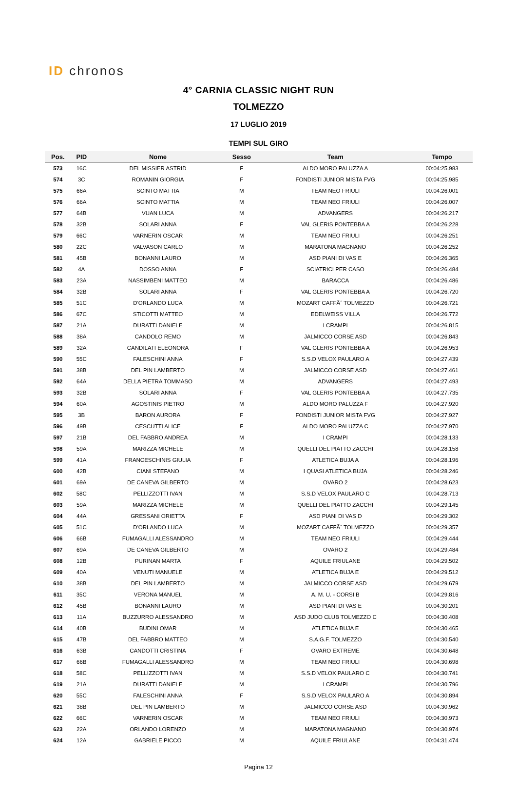ID chronos
4° CARNIA CLASSIC NIGHT RUN
TOLMEZZO
17 LUGLIO 2019
TEMPI SUL GIRO
| Pos. | PID | Nome | Sesso | Team | Tempo |
| --- | --- | --- | --- | --- | --- |
| 573 | 16C | DEL MISSIER ASTRID | F | ALDO MORO PALUZZA A | 00:04:25.983 |
| 574 | 3C | ROMANIN GIORGIA | F | FONDISTI JUNIOR MISTA FVG | 00:04:25.985 |
| 575 | 66A | SCINTO MATTIA | M | TEAM NEO FRIULI | 00:04:26.001 |
| 576 | 66A | SCINTO MATTIA | M | TEAM NEO FRIULI | 00:04:26.007 |
| 577 | 64B | VUAN LUCA | M | ADVANGERS | 00:04:26.217 |
| 578 | 32B | SOLARI ANNA | F | VAL GLERIS PONTEBBA A | 00:04:26.228 |
| 579 | 66C | VARNERIN OSCAR | M | TEAM NEO FRIULI | 00:04:26.251 |
| 580 | 22C | VALVASON CARLO | M | MARATONA MAGNANO | 00:04:26.252 |
| 581 | 45B | BONANNI LAURO | M | ASD PIANI DI VAS E | 00:04:26.365 |
| 582 | 4A | DOSSO ANNA | F | SCIATRICI PER CASO | 00:04:26.484 |
| 583 | 23A | NASSIMBENI MATTEO | M | BARACCA | 00:04:26.486 |
| 584 | 32B | SOLARI ANNA | F | VAL GLERIS PONTEBBA A | 00:04:26.720 |
| 585 | 51C | D'ORLANDO LUCA | M | MOZART CAFFÃˆ TOLMEZZO | 00:04:26.721 |
| 586 | 67C | STICOTTI MATTEO | M | EDELWEISS VILLA | 00:04:26.772 |
| 587 | 21A | DURATTI DANIELE | M | I CRAMPI | 00:04:26.815 |
| 588 | 38A | CANDOLO REMO | M | JALMICCO CORSE ASD | 00:04:26.843 |
| 589 | 32A | CANDILATI ELEONORA | F | VAL GLERIS PONTEBBA A | 00:04:26.953 |
| 590 | 55C | FALESCHINI ANNA | F | S.S.D VELOX PAULARO A | 00:04:27.439 |
| 591 | 38B | DEL PIN LAMBERTO | M | JALMICCO CORSE ASD | 00:04:27.461 |
| 592 | 64A | DELLA PIETRA TOMMASO | M | ADVANGERS | 00:04:27.493 |
| 593 | 32B | SOLARI ANNA | F | VAL GLERIS PONTEBBA A | 00:04:27.735 |
| 594 | 60A | AGOSTINIS PIETRO | M | ALDO MORO PALUZZA F | 00:04:27.920 |
| 595 | 3B | BARON AURORA | F | FONDISTI JUNIOR MISTA FVG | 00:04:27.927 |
| 596 | 49B | CESCUTTI ALICE | F | ALDO MORO PALUZZA C | 00:04:27.970 |
| 597 | 21B | DEL FABBRO ANDREA | M | I CRAMPI | 00:04:28.133 |
| 598 | 59A | MARIZZA MICHELE | M | QUELLI DEL PIATTO ZACCHI | 00:04:28.158 |
| 599 | 41A | FRANCESCHINIS GIULIA | F | ATLETICA BUJA A | 00:04:28.196 |
| 600 | 42B | CIANI STEFANO | M | I QUASI ATLETICA BUJA | 00:04:28.246 |
| 601 | 69A | DE CANEVA GILBERTO | M | OVARO 2 | 00:04:28.623 |
| 602 | 58C | PELLIZZOTTI IVAN | M | S.S.D VELOX PAULARO C | 00:04:28.713 |
| 603 | 59A | MARIZZA MICHELE | M | QUELLI DEL PIATTO ZACCHI | 00:04:29.145 |
| 604 | 44A | GRESSANI ORIETTA | F | ASD PIANI DI VAS D | 00:04:29.302 |
| 605 | 51C | D'ORLANDO LUCA | M | MOZART CAFFÃˆ TOLMEZZO | 00:04:29.357 |
| 606 | 66B | FUMAGALLI ALESSANDRO | M | TEAM NEO FRIULI | 00:04:29.444 |
| 607 | 69A | DE CANEVA GILBERTO | M | OVARO 2 | 00:04:29.484 |
| 608 | 12B | PURINAN MARTA | F | AQUILE FRIULANE | 00:04:29.502 |
| 609 | 40A | VENUTI MANUELE | M | ATLETICA BUJA E | 00:04:29.512 |
| 610 | 38B | DEL PIN LAMBERTO | M | JALMICCO CORSE ASD | 00:04:29.679 |
| 611 | 35C | VERONA MANUEL | M | A. M. U. - CORSI B | 00:04:29.816 |
| 612 | 45B | BONANNI LAURO | M | ASD PIANI DI VAS E | 00:04:30.201 |
| 613 | 11A | BUZZURRO ALESSANDRO | M | ASD JUDO CLUB TOLMEZZO C | 00:04:30.408 |
| 614 | 40B | BUDINI OMAR | M | ATLETICA BUJA E | 00:04:30.465 |
| 615 | 47B | DEL FABBRO MATTEO | M | S.A.G.F. TOLMEZZO | 00:04:30.540 |
| 616 | 63B | CANDOTTI CRISTINA | F | OVARO EXTREME | 00:04:30.648 |
| 617 | 66B | FUMAGALLI ALESSANDRO | M | TEAM NEO FRIULI | 00:04:30.698 |
| 618 | 58C | PELLIZZOTTI IVAN | M | S.S.D VELOX PAULARO C | 00:04:30.741 |
| 619 | 21A | DURATTI DANIELE | M | I CRAMPI | 00:04:30.796 |
| 620 | 55C | FALESCHINI ANNA | F | S.S.D VELOX PAULARO A | 00:04:30.894 |
| 621 | 38B | DEL PIN LAMBERTO | M | JALMICCO CORSE ASD | 00:04:30.962 |
| 622 | 66C | VARNERIN OSCAR | M | TEAM NEO FRIULI | 00:04:30.973 |
| 623 | 22A | ORLANDO LORENZO | M | MARATONA MAGNANO | 00:04:30.974 |
| 624 | 12A | GABRIELE PICCO | M | AQUILE FRIULANE | 00:04:31.474 |
Pagina 12